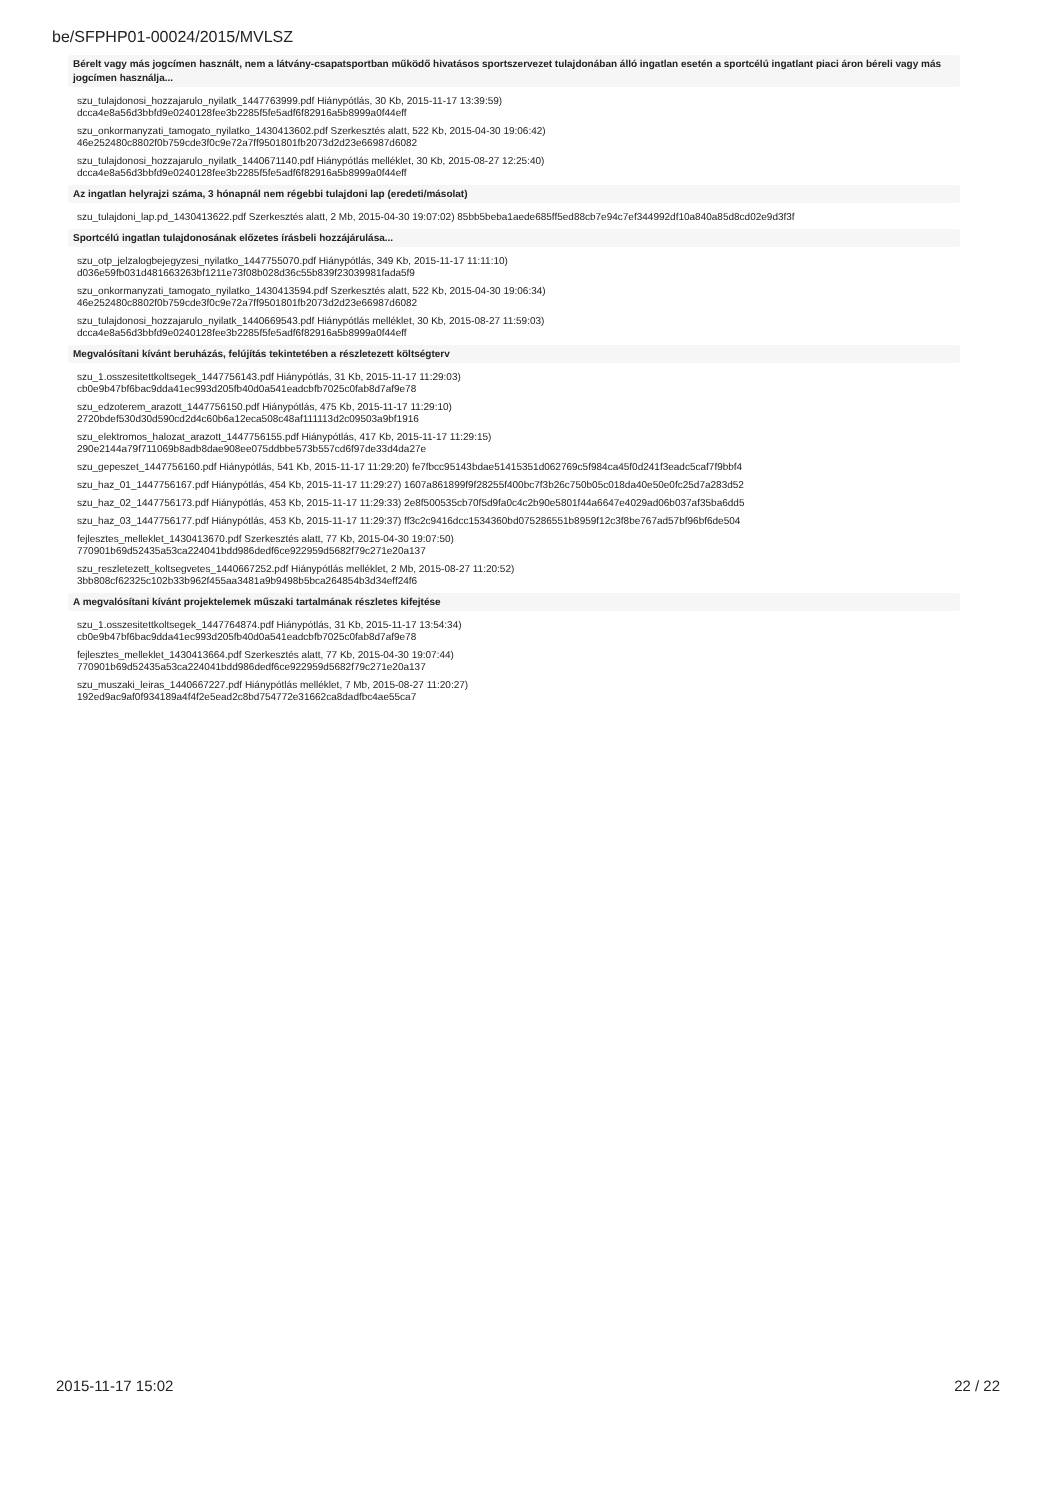be/SFPHP01-00024/2015/MVLSZ
Bérelt vagy más jogcímen használt, nem a látvány-csapatsportban működő hivatásos sportszervezet tulajdonában álló ingatlan esetén a sportcélú ingatlant piaci áron béreli vagy más jogcímen használja...
szu_tulajdonosi_hozzajarulo_nyilatk_1447763999.pdf Hiánypótlás, 30 Kb, 2015-11-17 13:39:59)
dcca4e8a56d3bbfd9e0240128fee3b2285f5fe5adf6f82916a5b8999a0f44eff
szu_onkormanyzati_tamogato_nyilatko_1430413602.pdf Szerkesztés alatt, 522 Kb, 2015-04-30 19:06:42)
46e252480c8802f0b759cde3f0c9e72a7ff9501801fb2073d2d23e66987d6082
szu_tulajdonosi_hozzajarulo_nyilatk_1440671140.pdf Hiánypótlás melléklet, 30 Kb, 2015-08-27 12:25:40)
dcca4e8a56d3bbfd9e0240128fee3b2285f5fe5adf6f82916a5b8999a0f44eff
Az ingatlan helyrajzi száma, 3 hónapnál nem régebbi tulajdoni lap (eredeti/másolat)
szu_tulajdoni_lap.pd_1430413622.pdf Szerkesztés alatt, 2 Mb, 2015-04-30 19:07:02) 85bb5beba1aede685ff5ed88cb7e94c7ef344992df10a840a85d8cd02e9d3f3f
Sportcélú ingatlan tulajdonosának előzetes írásbeli hozzájárulása...
szu_otp_jelzalogbejegyzesi_nyilatko_1447755070.pdf Hiánypótlás, 349 Kb, 2015-11-17 11:11:10)
d036e59fb031d481663263bf1211e73f08b028d36c55b839f23039981fada5f9
szu_onkormanyzati_tamogato_nyilatko_1430413594.pdf Szerkesztés alatt, 522 Kb, 2015-04-30 19:06:34)
46e252480c8802f0b759cde3f0c9e72a7ff9501801fb2073d2d23e66987d6082
szu_tulajdonosi_hozzajarulo_nyilatk_1440669543.pdf Hiánypótlás melléklet, 30 Kb, 2015-08-27 11:59:03)
dcca4e8a56d3bbfd9e0240128fee3b2285f5fe5adf6f82916a5b8999a0f44eff
Megvalósítani kívánt beruházás, felújítás tekintetében a részletezett költségterv
szu_1.osszesitettkoltsegek_1447756143.pdf Hiánypótlás, 31 Kb, 2015-11-17 11:29:03)
cb0e9b47bf6bac9dda41ec993d205fb40d0a541eadcbfb7025c0fab8d7af9e78
szu_edzoterem_arazott_1447756150.pdf Hiánypótlás, 475 Kb, 2015-11-17 11:29:10)
2720bdef530d30d590cd2d4c60b6a12eca508c48af111113d2c09503a9bf1916
szu_elektromos_halozat_arazott_1447756155.pdf Hiánypótlás, 417 Kb, 2015-11-17 11:29:15)
290e2144a79f711069b8adb8dae908ee075ddbbe573b557cd6f97de33d4da27e
szu_gepeszet_1447756160.pdf Hiánypótlás, 541 Kb, 2015-11-17 11:29:20) fe7fbcc95143bdae51415351d062769c5f984ca45f0d241f3eadc5caf7f9bbf4
szu_haz_01_1447756167.pdf Hiánypótlás, 454 Kb, 2015-11-17 11:29:27) 1607a861899f9f28255f400bc7f3b26c750b05c018da40e50e0fc25d7a283d52
szu_haz_02_1447756173.pdf Hiánypótlás, 453 Kb, 2015-11-17 11:29:33) 2e8f500535cb70f5d9fa0c4c2b90e5801f44a6647e4029ad06b037af35ba6dd5
szu_haz_03_1447756177.pdf Hiánypótlás, 453 Kb, 2015-11-17 11:29:37) ff3c2c9416dcc1534360bd075286551b8959f12c3f8be767ad57bf96bf6de504
fejlesztes_melleklet_1430413670.pdf Szerkesztés alatt, 77 Kb, 2015-04-30 19:07:50)
770901b69d52435a53ca224041bdd986dedf6ce922959d5682f79c271e20a137
szu_reszletezett_koltsegvetes_1440667252.pdf Hiánypótlás melléklet, 2 Mb, 2015-08-27 11:20:52)
3bb808cf62325c102b33b962f455aa3481a9b9498b5bca264854b3d34eff24f6
A megvalósítani kívánt projektelemek műszaki tartalmának részletes kifejtése
szu_1.osszesitettkoltsegek_1447764874.pdf Hiánypótlás, 31 Kb, 2015-11-17 13:54:34)
cb0e9b47bf6bac9dda41ec993d205fb40d0a541eadcbfb7025c0fab8d7af9e78
fejlesztes_melleklet_1430413664.pdf Szerkesztés alatt, 77 Kb, 2015-04-30 19:07:44)
770901b69d52435a53ca224041bdd986dedf6ce922959d5682f79c271e20a137
szu_muszaki_leiras_1440667227.pdf Hiánypótlás melléklet, 7 Mb, 2015-08-27 11:20:27)
192ed9ac9af0f934189a4f4f2e5ead2c8bd754772e31662ca8dadfbc4ae55ca7
2015-11-17 15:02 22 / 22